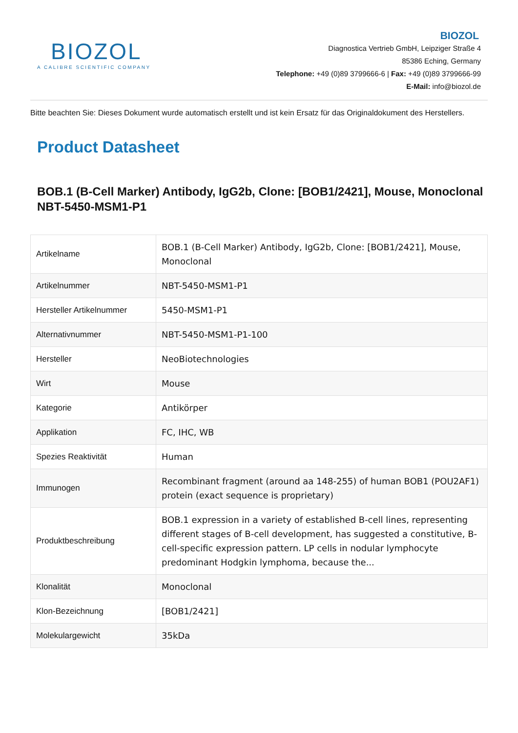BIOZOL
A CALIBRE SCIENTIFIC COMPANY
BIOZOL
Diagnostica Vertrieb GmbH, Leipziger Straße 4
85386 Eching, Germany
Telephone: +49 (0)89 3799666-6 | Fax: +49 (0)89 3799666-99
E-Mail: info@biozol.de
Bitte beachten Sie: Dieses Dokument wurde automatisch erstellt und ist kein Ersatz für das Originaldokument des Herstellers.
Product Datasheet
BOB.1 (B-Cell Marker) Antibody, IgG2b, Clone: [BOB1/2421], Mouse, Monoclonal
NBT-5450-MSM1-P1
| Artikelname | BOB.1 (B-Cell Marker) Antibody, IgG2b, Clone: [BOB1/2421], Mouse, Monoclonal |
| Artikelnummer | NBT-5450-MSM1-P1 |
| Hersteller Artikelnummer | 5450-MSM1-P1 |
| Alternativnummer | NBT-5450-MSM1-P1-100 |
| Hersteller | NeoBiotechnologies |
| Wirt | Mouse |
| Kategorie | Antikörper |
| Applikation | FC, IHC, WB |
| Spezies Reaktivität | Human |
| Immunogen | Recombinant fragment (around aa 148-255) of human BOB1 (POU2AF1) protein (exact sequence is proprietary) |
| Produktbeschreibung | BOB.1 expression in a variety of established B-cell lines, representing different stages of B-cell development, has suggested a constitutive, B-cell-specific expression pattern. LP cells in nodular lymphocyte predominant Hodgkin lymphoma, because the... |
| Klonalität | Monoclonal |
| Klon-Bezeichnung | [BOB1/2421] |
| Molekulargewicht | 35kDa |